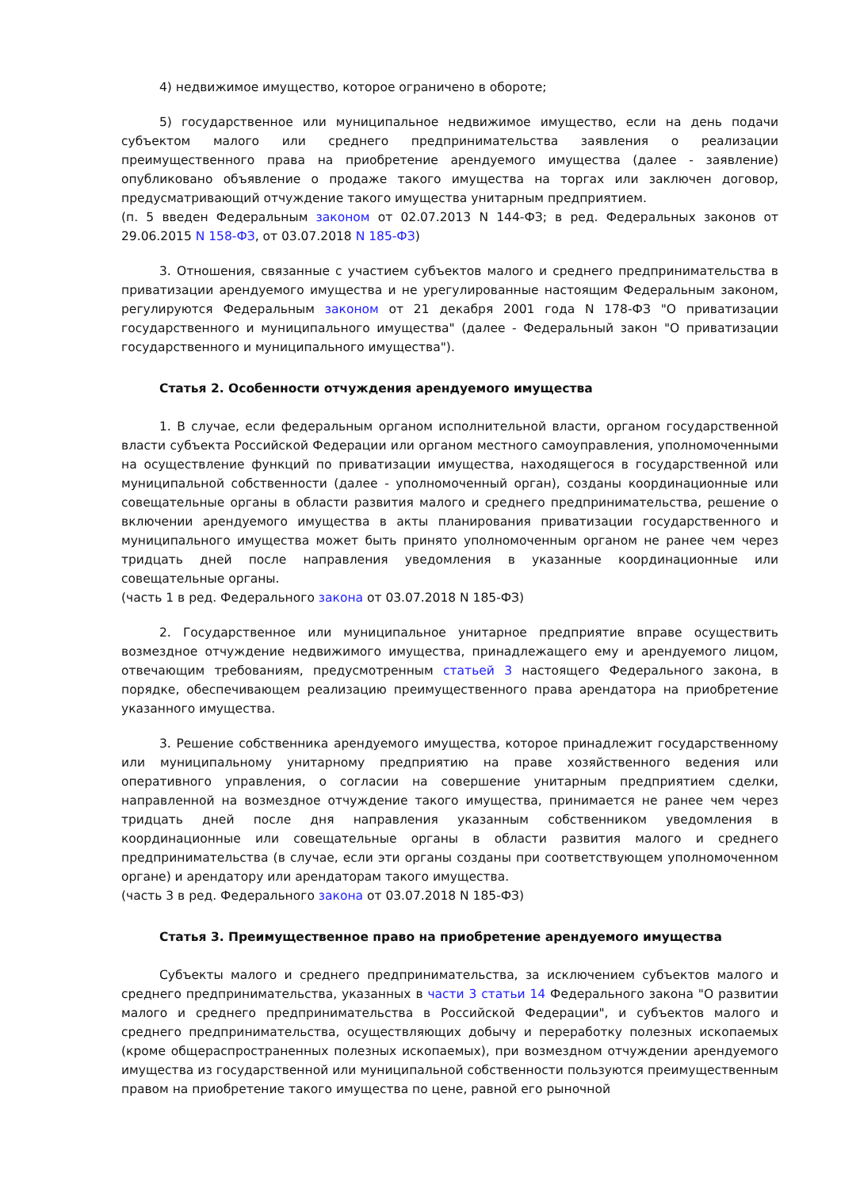4) недвижимое имущество, которое ограничено в обороте;
5) государственное или муниципальное недвижимое имущество, если на день подачи субъектом малого или среднего предпринимательства заявления о реализации преимущественного права на приобретение арендуемого имущества (далее - заявление) опубликовано объявление о продаже такого имущества на торгах или заключен договор, предусматривающий отчуждение такого имущества унитарным предприятием.
(п. 5 введен Федеральным законом от 02.07.2013 N 144-ФЗ; в ред. Федеральных законов от 29.06.2015 N 158-ФЗ, от 03.07.2018 N 185-ФЗ)
3. Отношения, связанные с участием субъектов малого и среднего предпринимательства в приватизации арендуемого имущества и не урегулированные настоящим Федеральным законом, регулируются Федеральным законом от 21 декабря 2001 года N 178-ФЗ "О приватизации государственного и муниципального имущества" (далее - Федеральный закон "О приватизации государственного и муниципального имущества").
Статья 2. Особенности отчуждения арендуемого имущества
1. В случае, если федеральным органом исполнительной власти, органом государственной власти субъекта Российской Федерации или органом местного самоуправления, уполномоченными на осуществление функций по приватизации имущества, находящегося в государственной или муниципальной собственности (далее - уполномоченный орган), созданы координационные или совещательные органы в области развития малого и среднего предпринимательства, решение о включении арендуемого имущества в акты планирования приватизации государственного и муниципального имущества может быть принято уполномоченным органом не ранее чем через тридцать дней после направления уведомления в указанные координационные или совещательные органы.
(часть 1 в ред. Федерального закона от 03.07.2018 N 185-ФЗ)
2. Государственное или муниципальное унитарное предприятие вправе осуществить возмездное отчуждение недвижимого имущества, принадлежащего ему и арендуемого лицом, отвечающим требованиям, предусмотренным статьей 3 настоящего Федерального закона, в порядке, обеспечивающем реализацию преимущественного права арендатора на приобретение указанного имущества.
3. Решение собственника арендуемого имущества, которое принадлежит государственному или муниципальному унитарному предприятию на праве хозяйственного ведения или оперативного управления, о согласии на совершение унитарным предприятием сделки, направленной на возмездное отчуждение такого имущества, принимается не ранее чем через тридцать дней после дня направления указанным собственником уведомления в координационные или совещательные органы в области развития малого и среднего предпринимательства (в случае, если эти органы созданы при соответствующем уполномоченном органе) и арендатору или арендаторам такого имущества.
(часть 3 в ред. Федерального закона от 03.07.2018 N 185-ФЗ)
Статья 3. Преимущественное право на приобретение арендуемого имущества
Субъекты малого и среднего предпринимательства, за исключением субъектов малого и среднего предпринимательства, указанных в части 3 статьи 14 Федерального закона "О развитии малого и среднего предпринимательства в Российской Федерации", и субъектов малого и среднего предпринимательства, осуществляющих добычу и переработку полезных ископаемых (кроме общераспространенных полезных ископаемых), при возмездном отчуждении арендуемого имущества из государственной или муниципальной собственности пользуются преимущественным правом на приобретение такого имущества по цене, равной его рыночной